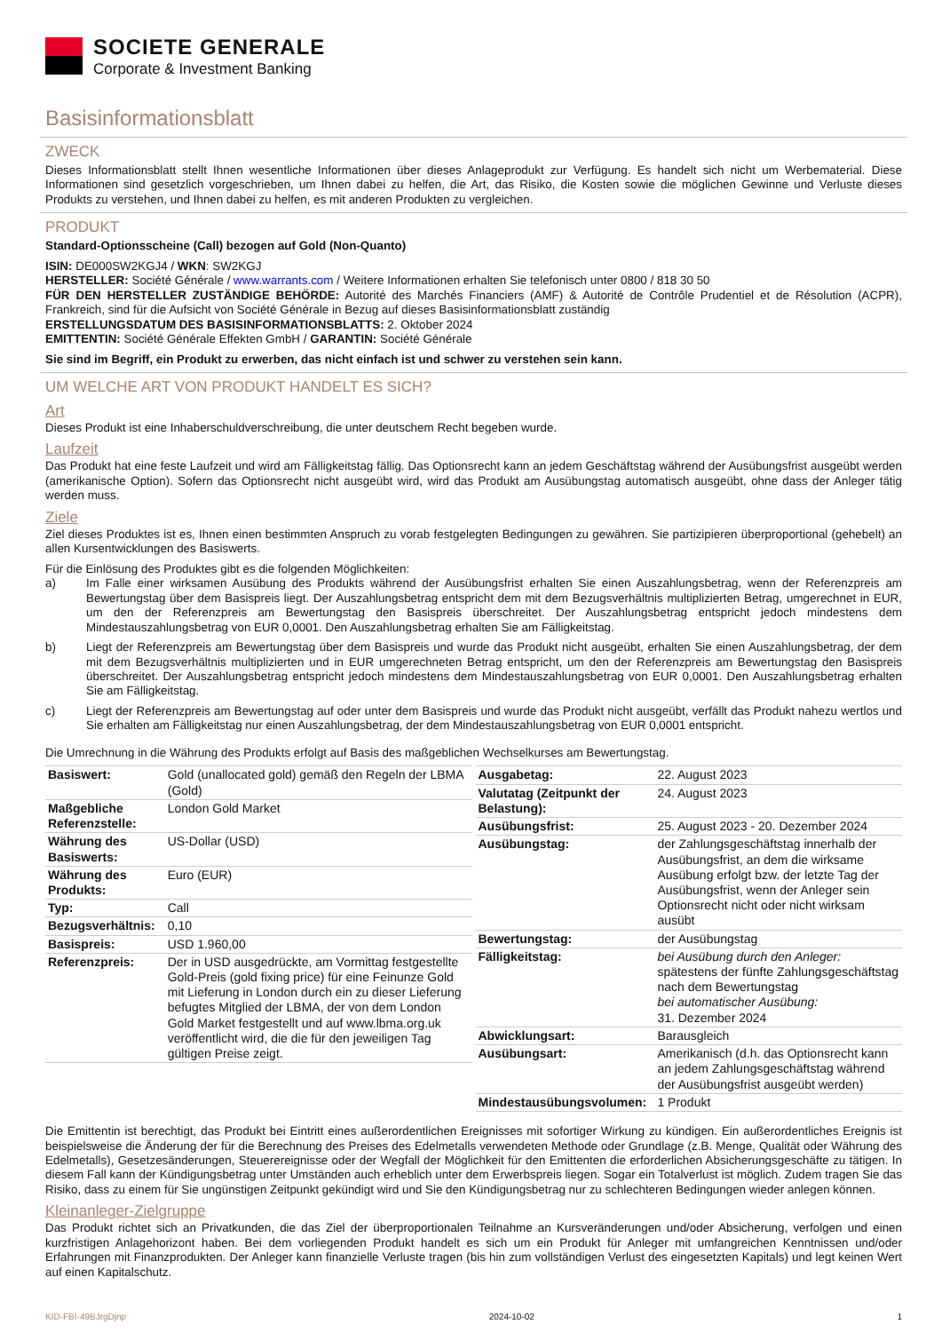SOCIETE GENERALE
Corporate & Investment Banking
Basisinformationsblatt
ZWECK
Dieses Informationsblatt stellt Ihnen wesentliche Informationen über dieses Anlageprodukt zur Verfügung. Es handelt sich nicht um Werbematerial. Diese Informationen sind gesetzlich vorgeschrieben, um Ihnen dabei zu helfen, die Art, das Risiko, die Kosten sowie die möglichen Gewinne und Verluste dieses Produkts zu verstehen, und Ihnen dabei zu helfen, es mit anderen Produkten zu vergleichen.
PRODUKT
Standard-Optionsscheine (Call) bezogen auf Gold (Non-Quanto)
ISIN: DE000SW2KGJ4 / WKN: SW2KGJ
HERSTELLER: Société Générale / www.warrants.com / Weitere Informationen erhalten Sie telefonisch unter 0800 / 818 30 50
FÜR DEN HERSTELLER ZUSTÄNDIGE BEHÖRDE: Autorité des Marchés Financiers (AMF) & Autorité de Contrôle Prudentiel et de Résolution (ACPR), Frankreich, sind für die Aufsicht von Société Générale in Bezug auf dieses Basisinformationsblatt zuständig
ERSTELLUNGSDATUM DES BASISINFORMATIONSBLATTS: 2. Oktober 2024
EMITTENTIN: Société Générale Effekten GmbH / GARANTIN: Société Générale
Sie sind im Begriff, ein Produkt zu erwerben, das nicht einfach ist und schwer zu verstehen sein kann.
UM WELCHE ART VON PRODUKT HANDELT ES SICH?
Art
Dieses Produkt ist eine Inhaberschuldverschreibung, die unter deutschem Recht begeben wurde.
Laufzeit
Das Produkt hat eine feste Laufzeit und wird am Fälligkeitstag fällig. Das Optionsrecht kann an jedem Geschäftstag während der Ausübungsfrist ausgeübt werden (amerikanische Option). Sofern das Optionsrecht nicht ausgeübt wird, wird das Produkt am Ausübungstag automatisch ausgeübt, ohne dass der Anleger tätig werden muss.
Ziele
Ziel dieses Produktes ist es, Ihnen einen bestimmten Anspruch zu vorab festgelegten Bedingungen zu gewähren. Sie partizipieren überproportional (gehebelt) an allen Kursentwicklungen des Basiswerts.
Für die Einlösung des Produktes gibt es die folgenden Möglichkeiten:
a) Im Falle einer wirksamen Ausübung des Produkts während der Ausübungsfrist erhalten Sie einen Auszahlungsbetrag, wenn der Referenzpreis am Bewertungstag über dem Basispreis liegt. Der Auszahlungsbetrag entspricht dem mit dem Bezugsverhältnis multiplizierten Betrag, umgerechnet in EUR, um den der Referenzpreis am Bewertungstag den Basispreis überschreitet. Der Auszahlungsbetrag entspricht jedoch mindestens dem Mindestauszahlungsbetrag von EUR 0,0001. Den Auszahlungsbetrag erhalten Sie am Fälligkeitstag.
b) Liegt der Referenzpreis am Bewertungstag über dem Basispreis und wurde das Produkt nicht ausgeübt, erhalten Sie einen Auszahlungsbetrag, der dem mit dem Bezugsverhältnis multiplizierten und in EUR umgerechneten Betrag entspricht, um den der Referenzpreis am Bewertungstag den Basispreis überschreitet. Der Auszahlungsbetrag entspricht jedoch mindestens dem Mindestauszahlungsbetrag von EUR 0,0001. Den Auszahlungsbetrag erhalten Sie am Fälligkeitstag.
c) Liegt der Referenzpreis am Bewertungstag auf oder unter dem Basispreis und wurde das Produkt nicht ausgeübt, verfällt das Produkt nahezu wertlos und Sie erhalten am Fälligkeitstag nur einen Auszahlungsbetrag, der dem Mindestauszahlungsbetrag von EUR 0,0001 entspricht.
Die Umrechnung in die Währung des Produkts erfolgt auf Basis des maßgeblichen Wechselkurses am Bewertungstag.
| Basiswert: | Gold (unallocated gold) gemäß den Regeln der LBMA (Gold) |
| Maßgebliche Referenzstelle: | London Gold Market |
| Währung des Basiswerts: | US-Dollar (USD) |
| Währung des Produkts: | Euro (EUR) |
| Typ: | Call |
| Bezugsverhältnis: | 0,10 |
| Basispreis: | USD 1.960,00 |
| Referenzpreis: | Der in USD ausgedrückte, am Vormittag festgestellte Gold-Preis (gold fixing price) für eine Feinunze Gold mit Lieferung in London durch ein zu dieser Lieferung befugtes Mitglied der LBMA, der von dem London Gold Market festgestellt und auf www.lbma.org.uk veröffentlicht wird, die die für den jeweiligen Tag gültigen Preise zeigt. |
| Ausgabetag: | 22. August 2023 |
| Valutatag (Zeitpunkt der Belastung): | 24. August 2023 |
| Ausübungsfrist: | 25. August 2023 - 20. Dezember 2024 |
| Ausübungstag: | der Zahlungsgeschäftstag innerhalb der Ausübungsfrist, an dem die wirksame Ausübung erfolgt bzw. der letzte Tag der Ausübungsfrist, wenn der Anleger sein Optionsrecht nicht oder nicht wirksam ausübt |
| Bewertungstag: | der Ausübungstag |
| Fälligkeitstag: | bei Ausübung durch den Anleger: spätestens der fünfte Zahlungsgeschäftstag nach dem Bewertungstag bei automatischer Ausübung: 31. Dezember 2024 |
| Abwicklungsart: | Barausgleich |
| Ausübungsart: | Amerikanisch (d.h. das Optionsrecht kann an jedem Zahlungsgeschäftstag während der Ausübungsfrist ausgeübt werden) |
| Mindestausübungsvolumen: | 1 Produkt |
Die Emittentin ist berechtigt, das Produkt bei Eintritt eines außerordentlichen Ereignisses mit sofortiger Wirkung zu kündigen. Ein außerordentliches Ereignis ist beispielsweise die Änderung der für die Berechnung des Preises des Edelmetalls verwendeten Methode oder Grundlage (z.B. Menge, Qualität oder Währung des Edelmetalls), Gesetzesänderungen, Steuerereignisse oder der Wegfall der Möglichkeit für den Emittenten die erforderlichen Absicherungsgeschäfte zu tätigen. In diesem Fall kann der Kündigungsbetrag unter Umständen auch erheblich unter dem Erwerbspreis liegen. Sogar ein Totalverlust ist möglich. Zudem tragen Sie das Risiko, dass zu einem für Sie ungünstigen Zeitpunkt gekündigt wird und Sie den Kündigungsbetrag nur zu schlechteren Bedingungen wieder anlegen können.
Kleinanleger-Zielgruppe
Das Produkt richtet sich an Privatkunden, die das Ziel der überproportionalen Teilnahme an Kursveränderungen und/oder Absicherung, verfolgen und einen kurzfristigen Anlagehorizont haben. Bei dem vorliegenden Produkt handelt es sich um ein Produkt für Anleger mit umfangreichen Kenntnissen und/oder Erfahrungen mit Finanzprodukten. Der Anleger kann finanzielle Verluste tragen (bis hin zum vollständigen Verlust des eingesetzten Kapitals) und legt keinen Wert auf einen Kapitalschutz.
KID-FBI-49BJrgDjnp 2024-10-02 1